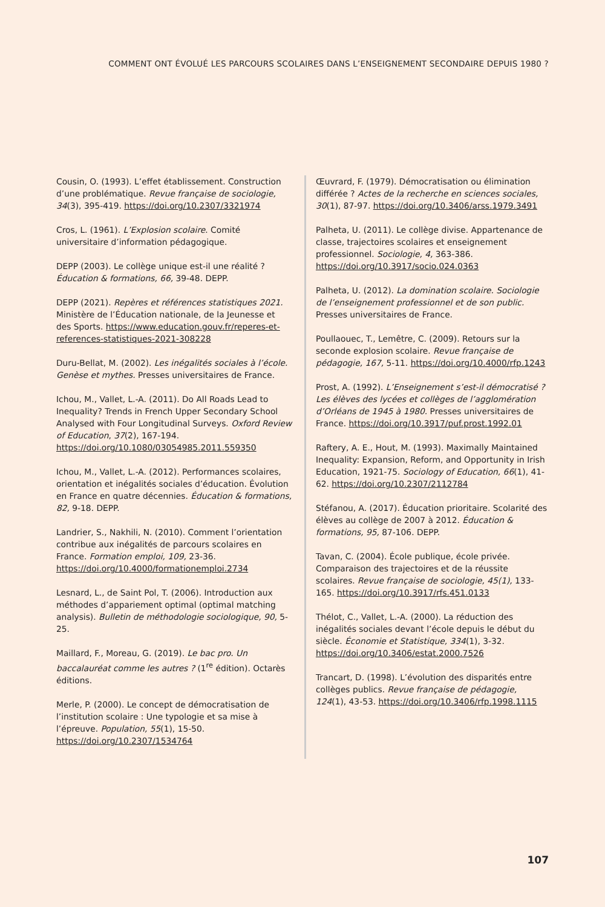COMMENT ONT ÉVOLUÉ LES PARCOURS SCOLAIRES DANS L’ENSEIGNEMENT SECONDAIRE DEPUIS 1980 ?
Cousin, O. (1993). L’effet établissement. Construction d’une problématique. Revue française de sociologie, 34(3), 395-419. https://doi.org/10.2307/3321974
Cros, L. (1961). L’Explosion scolaire. Comité universitaire d’information pédagogique.
DEPP (2003). Le collège unique est-il une réalité ? Éducation & formations, 66, 39-48. DEPP.
DEPP (2021). Repères et références statistiques 2021. Ministère de l’Éducation nationale, de la Jeunesse et des Sports. https://www.education.gouv.fr/reperes-et-references-statistiques-2021-308228
Duru-Bellat, M. (2002). Les inégalités sociales à l’école. Genèse et mythes. Presses universitaires de France.
Ichou, M., Vallet, L.-A. (2011). Do All Roads Lead to Inequality? Trends in French Upper Secondary School Analysed with Four Longitudinal Surveys. Oxford Review of Education, 37(2), 167-194. https://doi.org/10.1080/03054985.2011.559350
Ichou, M., Vallet, L.-A. (2012). Performances scolaires, orientation et inégalités sociales d’éducation. Évolution en France en quatre décennies. Éducation & formations, 82, 9-18. DEPP.
Landrier, S., Nakhili, N. (2010). Comment l’orientation contribue aux inégalités de parcours scolaires en France. Formation emploi, 109, 23-36. https://doi.org/10.4000/formationemploi.2734
Lesnard, L., de Saint Pol, T. (2006). Introduction aux méthodes d’appariement optimal (optimal matching analysis). Bulletin de méthodologie sociologique, 90, 5-25.
Maillard, F., Moreau, G. (2019). Le bac pro. Un baccalauréat comme les autres ? (1<sup>re</sup> édition). Octarès éditions.
Merle, P. (2000). Le concept de démocratisation de l’institution scolaire : Une typologie et sa mise à l’épreuve. Population, 55(1), 15-50. https://doi.org/10.2307/1534764
Œuvrard, F. (1979). Démocratisation ou élimination différée ? Actes de la recherche en sciences sociales, 30(1), 87-97. https://doi.org/10.3406/arss.1979.3491
Palheta, U. (2011). Le collège divise. Appartenance de classe, trajectoires scolaires et enseignement professionnel. Sociologie, 4, 363-386. https://doi.org/10.3917/socio.024.0363
Palheta, U. (2012). La domination scolaire. Sociologie de l’enseignement professionnel et de son public. Presses universitaires de France.
Poullaouec, T., Lemêtre, C. (2009). Retours sur la seconde explosion scolaire. Revue française de pédagogie, 167, 5-11. https://doi.org/10.4000/rfp.1243
Prost, A. (1992). L’Enseignement s’est-il démocratisé ? Les élèves des lycées et collèges de l’agglomération d’Orléans de 1945 à 1980. Presses universitaires de France. https://doi.org/10.3917/puf.prost.1992.01
Raftery, A. E., Hout, M. (1993). Maximally Maintained Inequality: Expansion, Reform, and Opportunity in Irish Education, 1921-75. Sociology of Education, 66(1), 41-62. https://doi.org/10.2307/2112784
Stéfanou, A. (2017). Éducation prioritaire. Scolarité des élèves au collège de 2007 à 2012. Éducation & formations, 95, 87-106. DEPP.
Tavan, C. (2004). École publique, école privée. Comparaison des trajectoires et de la réussite scolaires. Revue française de sociologie, 45(1), 133-165. https://doi.org/10.3917/rfs.451.0133
Thélot, C., Vallet, L.-A. (2000). La réduction des inégalités sociales devant l’école depuis le début du siècle. Économie et Statistique, 334(1), 3-32. https://doi.org/10.3406/estat.2000.7526
Trancart, D. (1998). L’évolution des disparités entre collèges publics. Revue française de pédagogie, 124(1), 43-53. https://doi.org/10.3406/rfp.1998.1115
107